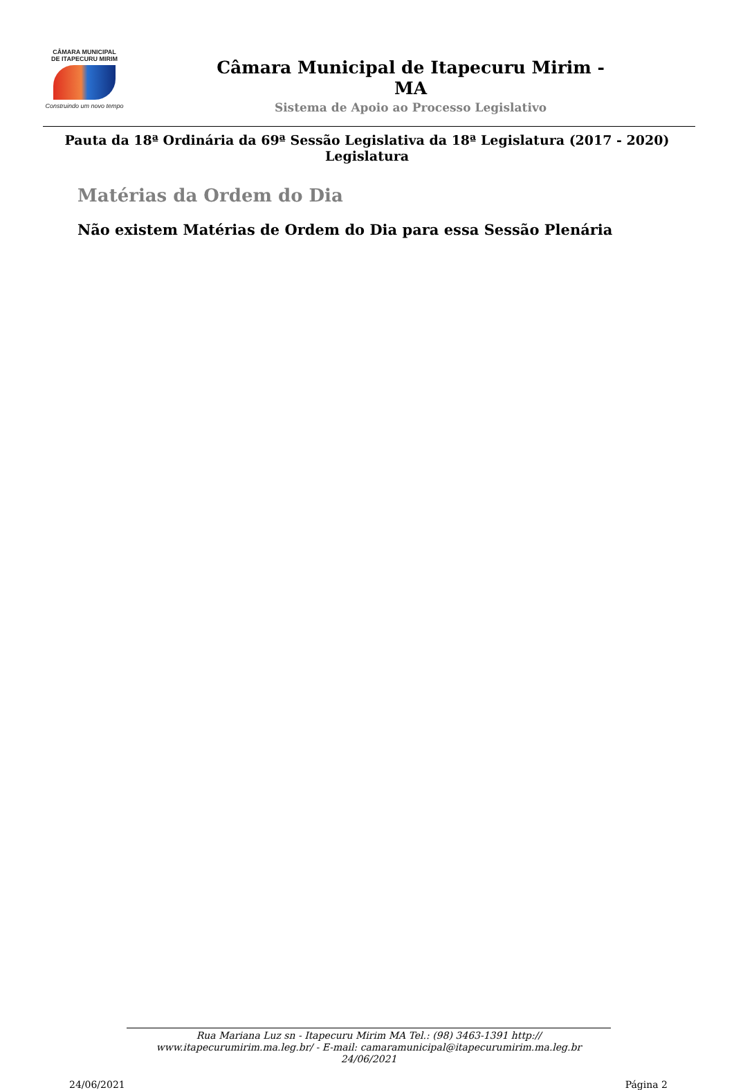CÂMARA MUNICIPAL
DE ITAPECURU MIRIM
Construindo um novo tempo
Câmara Municipal de Itapecuru Mirim -
MA
Sistema de Apoio ao Processo Legislativo
Pauta da 18ª Ordinária da 69ª Sessão Legislativa da 18ª Legislatura (2017 - 2020)
Legislatura
Matérias da Ordem do Dia
Não existem Matérias de Ordem do Dia para essa Sessão Plenária
Rua Mariana Luz sn - Itapecuru Mirim MA Tel.: (98) 3463-1391 http://
www.itapecurumirim.ma.leg.br/ - E-mail: camaramunicipal@itapecurumirim.ma.leg.br
24/06/2021
24/06/2021 Página 2